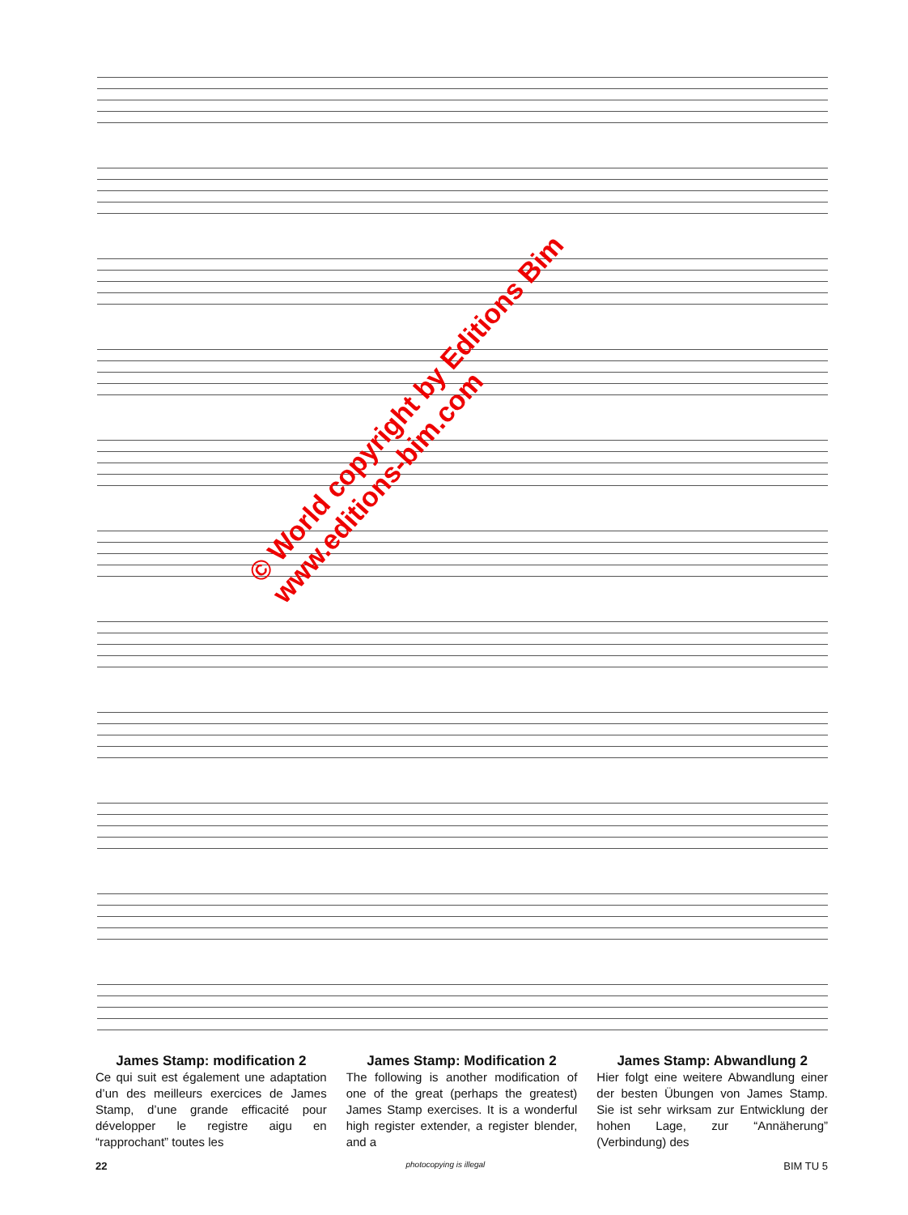© World copyright by Editions Bim
www.editions-bim.com
James Stamp: modification 2
Ce qui suit est également une adaptation d’un des meilleurs exercices de James Stamp, d’une grande efficacité pour développer le registre aigu en “rapprochant” toutes les
James Stamp: Modification 2
The following is another modification of one of the great (perhaps the greatest) James Stamp exercises. It is a wonderful high register extender, a register blender, and a
James Stamp: Abwandlung 2
Hier folgt eine weitere Abwandlung einer der besten Übungen von James Stamp. Sie ist sehr wirksam zur Entwicklung der hohen Lage, zur “Annäherung” (Verbindung) des
22 photocopying is illegal BIM TU 5